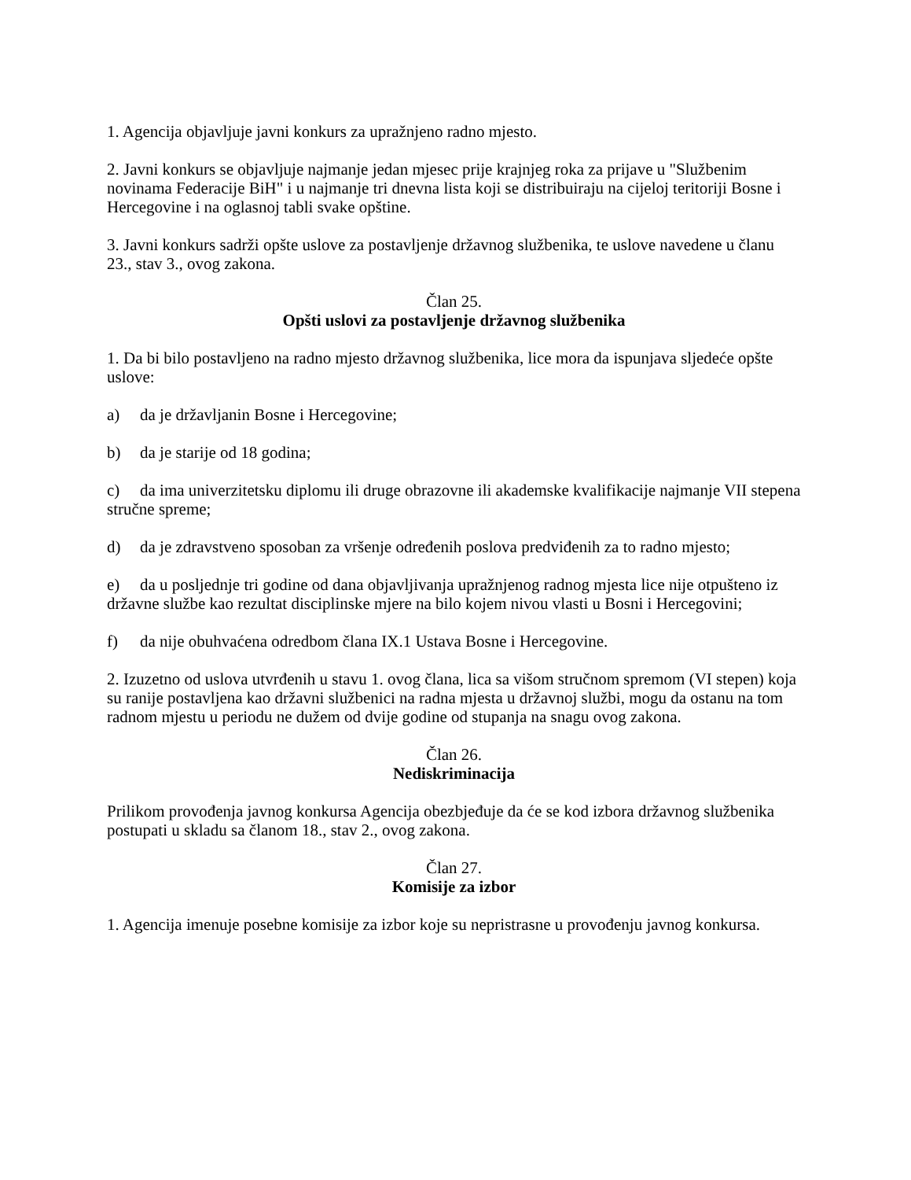1. Agencija objavljuje javni konkurs za upražnjeno radno mjesto.
2. Javni konkurs se objavljuje najmanje jedan mjesec prije krajnjeg roka za prijave u "Službenim novinama Federacije BiH" i u najmanje tri dnevna lista koji se distribuiraju na cijeloj teritoriji Bosne i Hercegovine i na oglasnoj tabli svake opštine.
3. Javni konkurs sadrži opšte uslove za postavljenje državnog službenika, te uslove navedene u članu 23., stav 3., ovog zakona.
Član 25.
Opšti uslovi za postavljenje državnog službenika
1. Da bi bilo postavljeno na radno mjesto državnog službenika, lice mora da ispunjava sljedeće opšte uslove:
a) da je državljanin Bosne i Hercegovine;
b) da je starije od 18 godina;
c) da ima univerzitetsku diplomu ili druge obrazovne ili akademske kvalifikacije najmanje VII stepena stručne spreme;
d) da je zdravstveno sposoban za vršenje određenih poslova predviđenih za to radno mjesto;
e) da u posljednje tri godine od dana objavljivanja upražnjenog radnog mjesta lice nije otpušteno iz državne službe kao rezultat disciplinske mjere na bilo kojem nivou vlasti u Bosni i Hercegovini;
f) da nije obuhvaćena odredbom člana IX.1 Ustava Bosne i Hercegovine.
2. Izuzetno od uslova utvrđenih u stavu 1. ovog člana, lica sa višom stručnom spremom (VI stepen) koja su ranije postavljena kao državni službenici na radna mjesta u državnoj službi, mogu da ostanu na tom radnom mjestu u periodu ne dužem od dvije godine od stupanja na snagu ovog zakona.
Član 26.
Nediskriminacija
Prilikom provođenja javnog konkursa Agencija obezbjeđuje da će se kod izbora državnog službenika postupati u skladu sa članom 18., stav 2., ovog zakona.
Član 27.
Komisije za izbor
1. Agencija imenuje posebne komisije za izbor koje su nepristrasne u provođenju javnog konkursa.